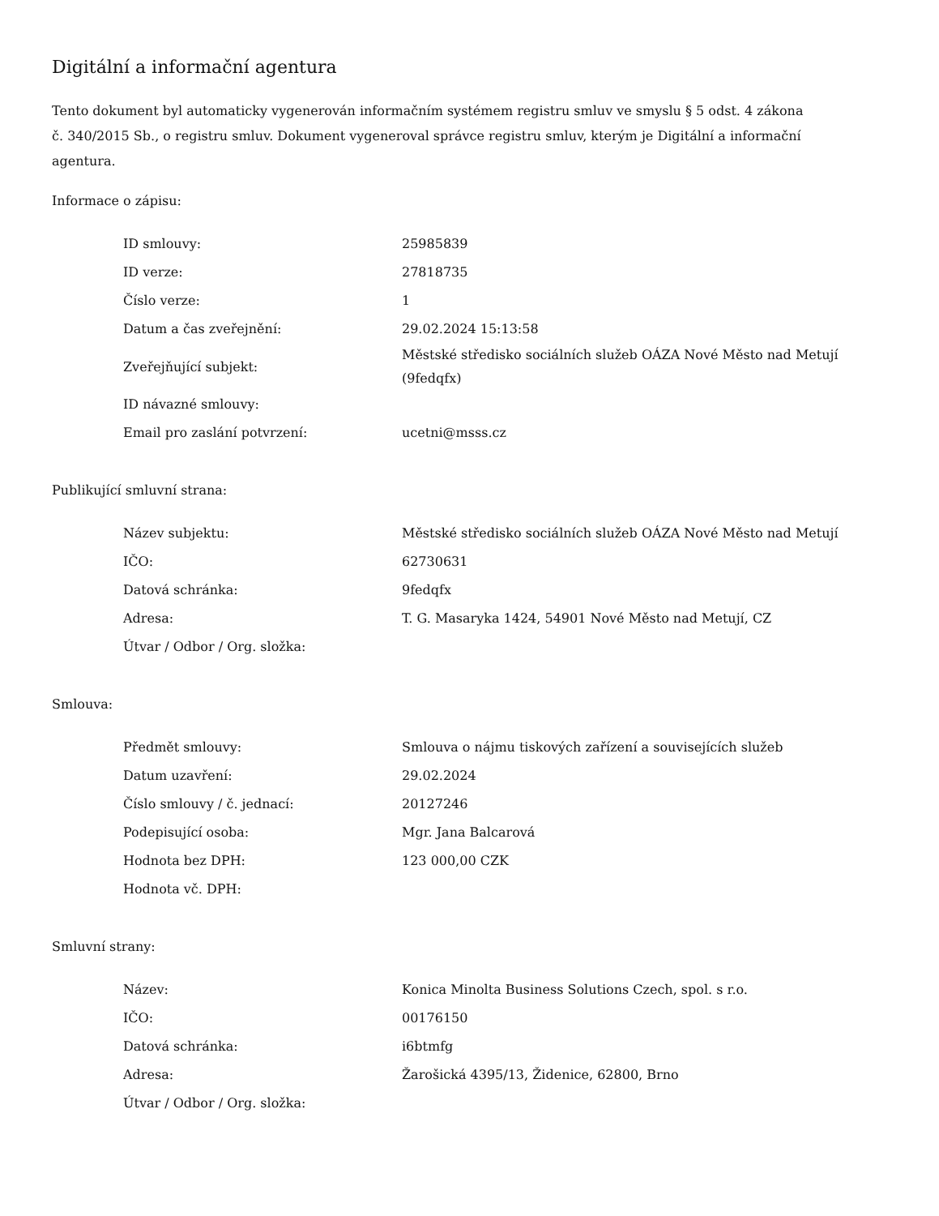Digitální a informační agentura
Tento dokument byl automaticky vygenerován informačním systémem registru smluv ve smyslu § 5 odst. 4 zákona
č. 340/2015 Sb., o registru smluv. Dokument vygeneroval správce registru smluv, kterým je Digitální a informační agentura.
Informace o zápisu:
| ID smlouvy: | 25985839 |
| ID verze: | 27818735 |
| Číslo verze: | 1 |
| Datum a čas zveřejnění: | 29.02.2024 15:13:58 |
| Zveřejňující subjekt: | Městské středisko sociálních služeb OÁZA Nové Město nad Metují (9fedqfx) |
| ID návazné smlouvy: | |
| Email pro zaslání potvrzení: | ucetni@msss.cz |
Publikující smluvní strana:
| Název subjektu: | Městské středisko sociálních služeb OÁZA Nové Město nad Metují |
| IČO: | 62730631 |
| Datová schránka: | 9fedqfx |
| Adresa: | T. G. Masaryka 1424, 54901 Nové Město nad Metují, CZ |
| Útvar / Odbor / Org. složka: | |
Smlouva:
| Předmět smlouvy: | Smlouva o nájmu tiskových zařízení a souvisejících služeb |
| Datum uzavření: | 29.02.2024 |
| Číslo smlouvy / č. jednací: | 20127246 |
| Podepisující osoba: | Mgr. Jana Balcarová |
| Hodnota bez DPH: | 123 000,00 CZK |
| Hodnota vč. DPH: | |
Smluvní strany:
| Název: | Konica Minolta Business Solutions Czech, spol. s r.o. |
| IČO: | 00176150 |
| Datová schránka: | i6btmfg |
| Adresa: | Žarošická 4395/13, Židenice, 62800, Brno |
| Útvar / Odbor / Org. složka: | |